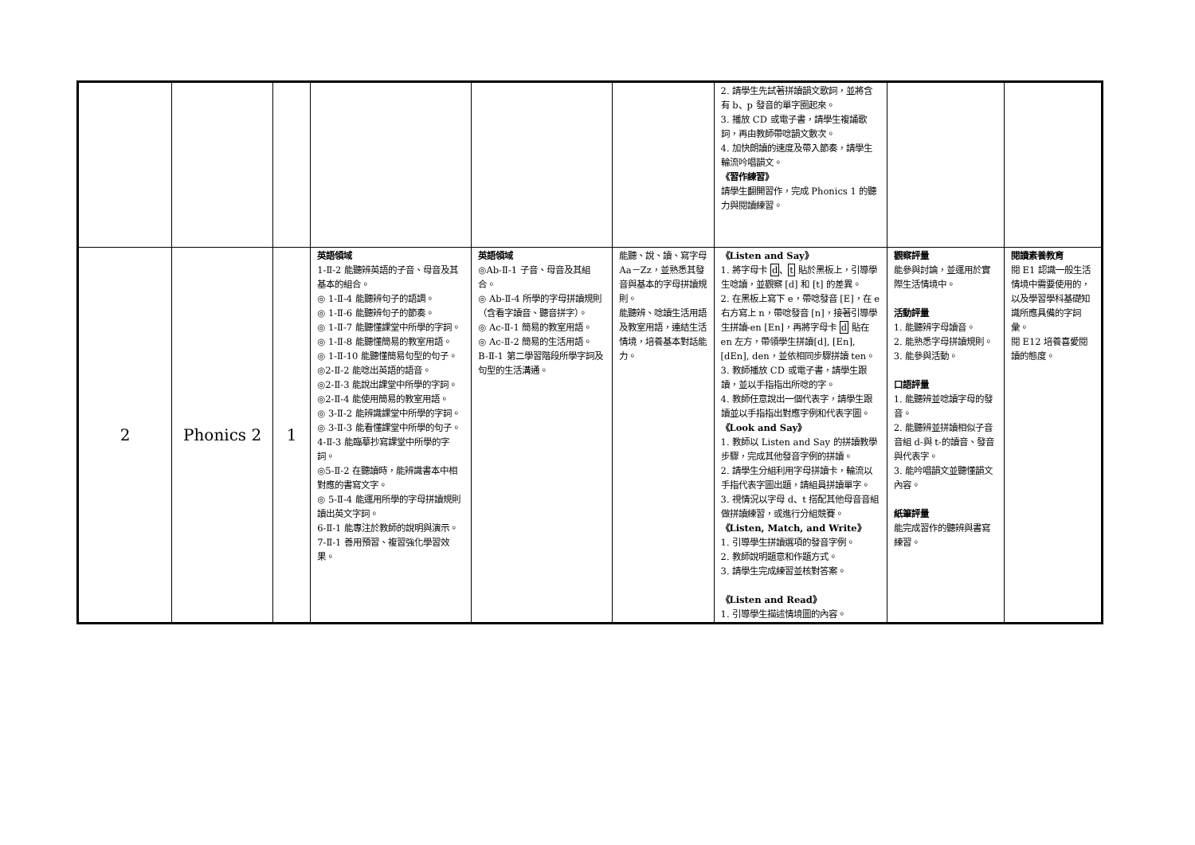| | | | | | | 2. 請學生先試著拼讀韻文歌詞，並將含有 b、p 發音的單字圈起來。 3. 播放 CD 或電子書，請學生複誦歌詞，再由教師帶唸韻文數次。 4. 加快朗讀的速度及帶入節奏，請學生輪流吟唱韻文。 《習作練習》 請學生翻開習作，完成 Phonics 1 的聽力與閱讀練習。 | | |
| 2 | Phonics 2 | 1 | 英語領域 1-Ⅱ-2 能聽辨英語的子音、母音及其基本的組合。 ◎ 1-Ⅱ-4 能聽辨句子的語調。 ◎ 1-Ⅱ-6 能聽辨句子的節奏。 ◎ 1-Ⅱ-7 能聽懂課堂中所學的字詞。 ◎ 1-Ⅱ-8 能聽懂簡易的教室用語。 ◎ 1-Ⅱ-10 能聽懂簡易句型的句子。 ◎2-Ⅱ-2 能唸出英語的語音。 ◎2-Ⅱ-3 能說出課堂中所學的字詞。 ◎2-Ⅱ-4 能使用簡易的教室用語。 ◎ 3-Ⅱ-2 能辨識課堂中所學的字詞。 ◎ 3-Ⅱ-3 能看懂課堂中所學的句子。 4-Ⅱ-3 能臨摹抄寫課堂中所學的字詞。 ◎5-Ⅱ-2 在聽讀時，能辨識書本中相對應的書寫文字。 ◎ 5-Ⅱ-4 能運用所學的字母拼讀規則讀出英文字詞。 6-Ⅱ-1 能專注於教師的說明與演示。 7-Ⅱ-1 善用預習、複習強化學習效果。 | 英語領域 ◎Ab-Ⅱ-1 子音、母音及其組合。 ◎ Ab-Ⅱ-4 所學的字母拼讀規則（含看字讀音、聽音拼字）。 ◎ Ac-Ⅱ-1 簡易的教室用語。 ◎ Ac-Ⅱ-2 簡易的生活用語。 B-Ⅱ-1 第二學習階段所學字詞及句型的生活溝通。 | 能聽、說、讀、寫字母 Aa－Zz，並熟悉其發音與基本的字母拼讀規則。 能聽辨、唸讀生活用語及教室用語，連結生活情境，培養基本對話能力。 | 《Listen and Say》 1. 將字母卡 d 、 t 貼於黑板上，引導學生唸讀，並觀察 [d] 和 [t] 的差異。 2. 在黑板上寫下 e，帶唸發音 [E]，在 e 右方寫上 n，帶唸發音 [n]，接著引導學生拼讀-en [En]，再將字母卡 d 貼在 en 左方，帶領學生拼讀[d], [En], [dEn], den，並依相同步驟拼讀 ten。 3. 教師播放 CD 或電子書，請學生跟讀，並以手指指出所唸的字。 4. 教師任意說出一個代表字，請學生跟讀並以手指指出對應字例和代表字圖。 《Look and Say》 1. 教師以 Listen and Say 的拼讀教學步驟，完成其他發音字例的拼讀。 2. 請學生分組利用字母拼讀卡，輪流以手指代表字圖出題，請組員拼讀單字。 3. 視情況以字母 d、t 搭配其他母音音組做拼讀練習，或進行分組競賽。 《Listen, Match, and Write》 1. 引導學生拼讀選項的發音字例。 2. 教師說明題意和作題方式。 3. 請學生完成練習並核對答案。 《Listen and Read》 1. 引導學生描述情境圖的內容。 | 觀察評量 能參與討論，並運用於實際生活情境中。 活動評量 1. 能聽辨字母讀音。 2. 能熟悉字母拼讀規則。 3. 能參與活動。 口語評量 1. 能聽辨並唸讀字母的發音。 2. 能聽辨並拼讀相似子音音組 d-與 t-的讀音、發音與代表字。 3. 能吟唱韻文並聽懂韻文內容。 紙筆評量 能完成習作的聽辨與書寫練習。 | 閱讀素養教育 閱 E1 認識一般生活情境中需要使用的，以及學習學科基礎知識所應具備的字詞彙。 閱 E12 培養喜愛閱讀的態度。 |